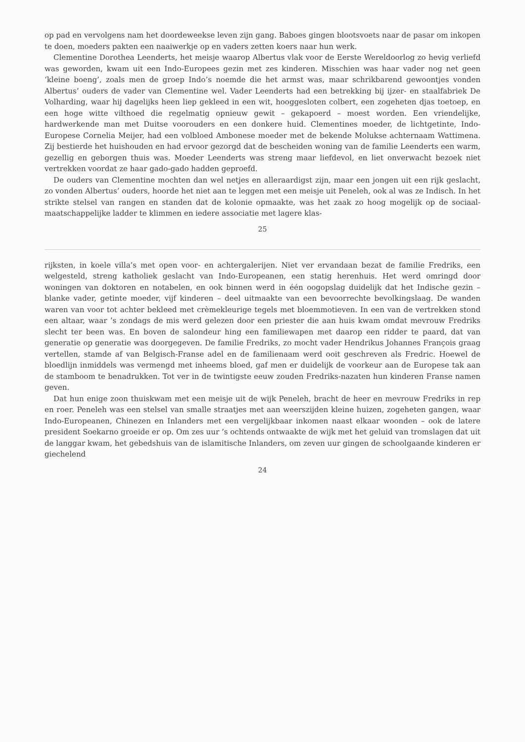op pad en vervolgens nam het doordeweekse leven zijn gang. Baboes gingen blootsvoets naar de pasar om inkopen te doen, moeders pakten een naaiwerkje op en vaders zetten koers naar hun werk.
Clementine Dorothea Leenderts, het meisje waarop Albertus vlak voor de Eerste Wereldoorlog zo hevig verliefd was geworden, kwam uit een Indo-Europees gezin met zes kinderen. Misschien was haar vader nog net geen ‘kleine boeng’, zoals men de groep Indo’s noemde die het armst was, maar schrikbarend gewoontjes vonden Albertus’ ouders de vader van Clementine wel. Vader Leenderts had een betrekking bij ijzer- en staalfabriek De Volharding, waar hij dagelijks heen liep gekleed in een wit, hooggesloten colbert, een zogeheten djas toetoep, en een hoge witte vilthoed die regelmatig opnieuw gewit – gekapoerd – moest worden. Een vriendelijke, hardwerkende man met Duitse voorouders en een donkere huid. Clementines moeder, de lichtgetinte, Indo-Europese Cornelia Meijer, had een volbloed Ambonese moeder met de bekende Molukse achternaam Wattimena. Zij bestierde het huishouden en had ervoor gezorgd dat de bescheiden woning van de familie Leenderts een warm, gezellig en geborgen thuis was. Moeder Leenderts was streng maar liefdevol, en liet onverwacht bezoek niet vertrekken voordat ze haar gado-gado hadden geproefd.
De ouders van Clementine mochten dan wel netjes en alleraardigst zijn, maar een jongen uit een rijk geslacht, zo vonden Albertus’ ouders, hoorde het niet aan te leggen met een meisje uit Peneleh, ook al was ze Indisch. In het strikte stelsel van rangen en standen dat de kolonie opmaakte, was het zaak zo hoog mogelijk op de sociaal-maatschappelijke ladder te klimmen en iedere associatie met lagere klas-
25
rijksten, in koele villa’s met open voor- en achtergalerijen. Niet ver ervandaan bezat de familie Fredriks, een welgesteld, streng katholiek geslacht van Indo-Europeanen, een statig herenhuis. Het werd omringd door woningen van doktoren en notabelen, en ook binnen werd in één oogopslag duidelijk dat het Indische gezin – blanke vader, getinte moeder, vijf kinderen – deel uitmaakte van een bevoorrechte bevolkingslaag. De wanden waren van voor tot achter bekleed met crèmekleurige tegels met bloemmotieven. In een van de vertrekken stond een altaar, waar ’s zondags de mis werd gelezen door een priester die aan huis kwam omdat mevrouw Fredriks slecht ter been was. En boven de salondeur hing een familiewapen met daarop een ridder te paard, dat van generatie op generatie was doorgegeven. De familie Fredriks, zo mocht vader Hendrikus Johannes François graag vertellen, stamde af van Belgisch-Franse adel en de familienaam werd ooit geschreven als Fredric. Hoewel de bloedlijn inmiddels was vermengd met inheems bloed, gaf men er duidelijk de voorkeur aan de Europese tak aan de stamboom te benadrukken. Tot ver in de twintigste eeuw zouden Fredriks-nazaten hun kinderen Franse namen geven.
Dat hun enige zoon thuiskwam met een meisje uit de wijk Peneleh, bracht de heer en mevrouw Fredriks in rep en roer. Peneleh was een stelsel van smalle straatjes met aan weerszijden kleine huizen, zogeheten gangen, waar Indo-Europeanen, Chinezen en Inlanders met een vergelijkbaar inkomen naast elkaar woonden – ook de latere president Soekarno groeide er op. Om zes uur ’s ochtends ontwaakte de wijk met het geluid van tromslagen dat uit de langgar kwam, het gebedshuis van de islamitische Inlanders, om zeven uur gingen de schoolgaande kinderen er giechelend
24